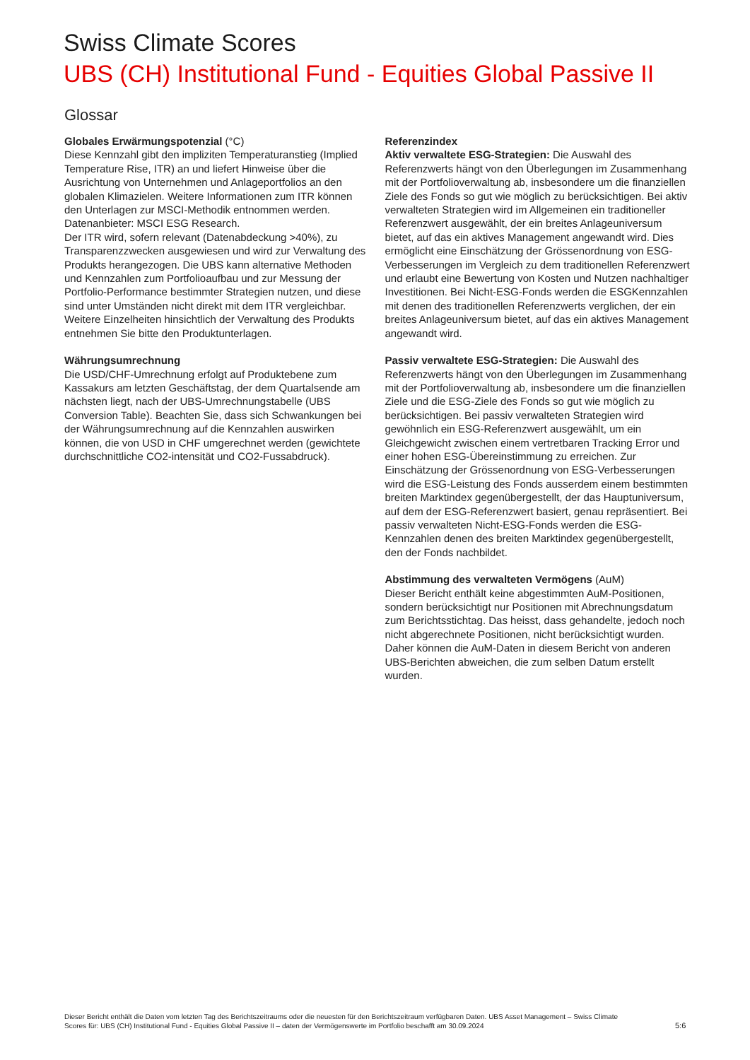Swiss Climate Scores
UBS (CH) Institutional Fund - Equities Global Passive II
Glossar
Globales Erwärmungspotenzial (°C)
Diese Kennzahl gibt den impliziten Temperaturanstieg (Implied Temperature Rise, ITR) an und liefert Hinweise über die Ausrichtung von Unternehmen und Anlageportfolios an den globalen Klimazielen. Weitere Informationen zum ITR können den Unterlagen zur MSCI-Methodik entnommen werden. Datenanbieter: MSCI ESG Research.
Der ITR wird, sofern relevant (Datenabdeckung >40%), zu Transparenzzwecken ausgewiesen und wird zur Verwaltung des Produkts herangezogen. Die UBS kann alternative Methoden und Kennzahlen zum Portfolioaufbau und zur Messung der Portfolio-Performance bestimmter Strategien nutzen, und diese sind unter Umständen nicht direkt mit dem ITR vergleichbar. Weitere Einzelheiten hinsichtlich der Verwaltung des Produkts entnehmen Sie bitte den Produktunterlagen.
Währungsumrechnung
Die USD/CHF-Umrechnung erfolgt auf Produktebene zum Kassakurs am letzten Geschäftstag, der dem Quartalsende am nächsten liegt, nach der UBS-Umrechnungstabelle (UBS Conversion Table). Beachten Sie, dass sich Schwankungen bei der Währungsumrechnung auf die Kennzahlen auswirken können, die von USD in CHF umgerechnet werden (gewichtete durchschnittliche CO2-intensität und CO2-Fussabdruck).
Referenzindex
Aktiv verwaltete ESG-Strategien: Die Auswahl des Referenzwerts hängt von den Überlegungen im Zusammenhang mit der Portfolioverwaltung ab, insbesondere um die finanziellen Ziele des Fonds so gut wie möglich zu berücksichtigen. Bei aktiv verwalteten Strategien wird im Allgemeinen ein traditioneller Referenzwert ausgewählt, der ein breites Anlageuniversum bietet, auf das ein aktives Management angewandt wird. Dies ermöglicht eine Einschätzung der Grössenordnung von ESG-Verbesserungen im Vergleich zu dem traditionellen Referenzwert und erlaubt eine Bewertung von Kosten und Nutzen nachhaltiger Investitionen. Bei Nicht-ESG-Fonds werden die ESGKennzahlen mit denen des traditionellen Referenzwerts verglichen, der ein breites Anlageuniversum bietet, auf das ein aktives Management angewandt wird.
Passiv verwaltete ESG-Strategien: Die Auswahl des Referenzwerts hängt von den Überlegungen im Zusammenhang mit der Portfolioverwaltung ab, insbesondere um die finanziellen Ziele und die ESG-Ziele des Fonds so gut wie möglich zu berücksichtigen. Bei passiv verwalteten Strategien wird gewöhnlich ein ESG-Referenzwert ausgewählt, um ein Gleichgewicht zwischen einem vertretbaren Tracking Error und einer hohen ESG-Übereinstimmung zu erreichen. Zur Einschätzung der Grössenordnung von ESG-Verbesserungen wird die ESG-Leistung des Fonds ausserdem einem bestimmten breiten Marktindex gegenübergestellt, der das Hauptuniversum, auf dem der ESG-Referenzwert basiert, genau repräsentiert. Bei passiv verwalteten Nicht-ESG-Fonds werden die ESG-Kennzahlen denen des breiten Marktindex gegenübergestellt, den der Fonds nachbildet.
Abstimmung des verwalteten Vermögens (AuM)
Dieser Bericht enthält keine abgestimmten AuM-Positionen, sondern berücksichtigt nur Positionen mit Abrechnungsdatum zum Berichtsstichtag. Das heisst, dass gehandelte, jedoch noch nicht abgerechnete Positionen, nicht berücksichtigt wurden. Daher können die AuM-Daten in diesem Bericht von anderen UBS-Berichten abweichen, die zum selben Datum erstellt wurden.
Dieser Bericht enthält die Daten vom letzten Tag des Berichtszeitraums oder die neuesten für den Berichtszeitraum verfügbaren Daten. UBS Asset Management – Swiss Climate Scores für: UBS (CH) Institutional Fund - Equities Global Passive II – daten der Vermögenswerte im Portfolio beschafft am 30.09.2024
5:6